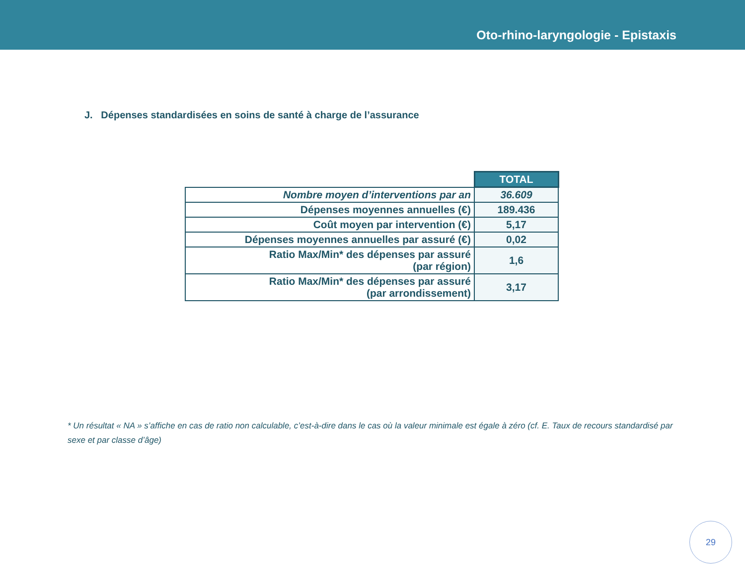Oto-rhino-laryngologie - Epistaxis
J. Dépenses standardisées en soins de santé à charge de l’assurance
| | TOTAL |
| Nombre moyen d’interventions par an | 36.609 |
| Dépenses moyennes annuelles (€) | 189.436 |
| Coût moyen par intervention (€) | 5,17 |
| Dépenses moyennes annuelles par assuré (€) | 0,02 |
| Ratio Max/Min* des dépenses par assuré (par région) | 1,6 |
| Ratio Max/Min* des dépenses par assuré (par arrondissement) | 3,17 |
* Un résultat « NA » s’affiche en cas de ratio non calculable, c’est-à-dire dans le cas où la valeur minimale est égale à zéro (cf. E. Taux de recours standardisé par sexe et par classe d’âge)
29